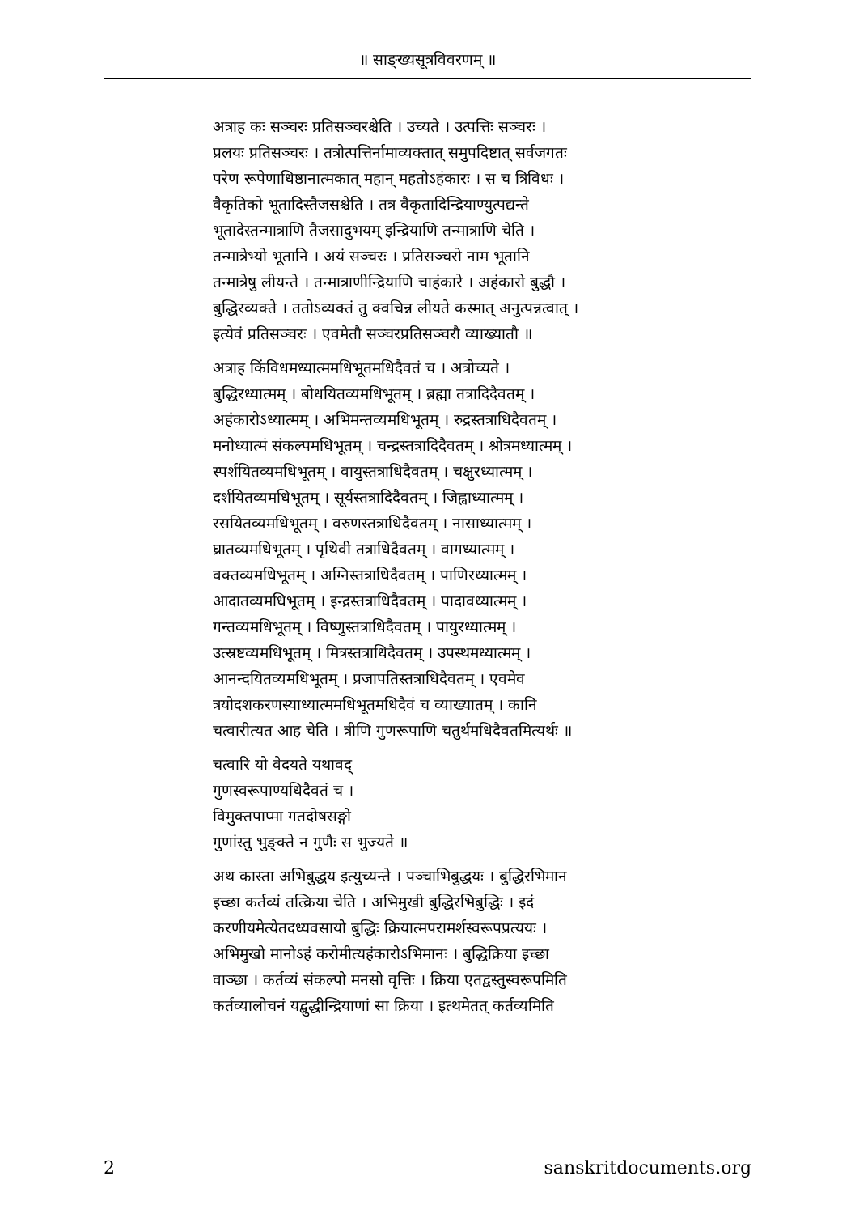॥ साङ्ख्यसूत्रविवरणम् ॥
अत्राह कः सञ्चरः प्रतिसञ्चरश्चेति । उच्यते । उत्पत्तिः सञ्चरः ।
प्रलयः प्रतिसञ्चरः । तत्रोत्पत्तिर्नामाव्यक्तात् समुपदिष्टात् सर्वजगतः
परेण रूपेणाधिष्ठानात्मकात् महान् महतोऽहंकारः । स च त्रिविधः ।
वैकृतिको भूतादिस्तैजसश्चेति । तत्र वैकृतादिन्द्रियाण्युत्पद्यन्ते
भूतादेस्तन्मात्राणि तैजसादुभयम् इन्द्रियाणि तन्मात्राणि चेति ।
तन्मात्रेभ्यो भूतानि । अयं सञ्चरः । प्रतिसञ्चरो नाम भूतानि
तन्मात्रेषु लीयन्ते । तन्मात्राणीन्द्रियाणि चाहंकारे । अहंकारो बुद्धौ ।
बुद्धिरव्यक्ते । ततोऽव्यक्तं तु क्वचिन्न लीयते कस्मात् अनुत्पन्नत्वात् ।
इत्येवं प्रतिसञ्चरः । एवमेतौ सञ्चरप्रतिसञ्चरौ व्याख्यातौ ॥
अत्राह किंविधमध्यात्ममधिभूतमधिदैवतं च । अत्रोच्यते ।
बुद्धिरध्यात्मम् । बोधयितव्यमधिभूतम् । ब्रह्मा तत्रादिदैवतम् ।
अहंकारोऽध्यात्मम् । अभिमन्तव्यमधिभूतम् । रुद्रस्तत्राधिदैवतम् ।
मनोध्यात्मं संकल्पमधिभूतम् । चन्द्रस्तत्रादिदैवतम् । श्रोत्रमध्यात्मम् ।
स्पर्शयितव्यमधिभूतम् । वायुस्तत्राधिदैवतम् । चक्षुरध्यात्मम् ।
दर्शयितव्यमधिभूतम् । सूर्यस्तत्रादिदैवतम् । जिह्वाध्यात्मम् ।
रसयितव्यमधिभूतम् । वरुणस्तत्राधिदैवतम् । नासाध्यात्मम् ।
घ्रातव्यमधिभूतम् । पृथिवी तत्राधिदैवतम् । वागध्यात्मम् ।
वक्तव्यमधिभूतम् । अग्निस्तत्राधिदैवतम् । पाणिरध्यात्मम् ।
आदातव्यमधिभूतम् । इन्द्रस्तत्राधिदैवतम् । पादावध्यात्मम् ।
गन्तव्यमधिभूतम् । विष्णुस्तत्राधिदैवतम् । पायुरध्यात्मम् ।
उत्स्रष्टव्यमधिभूतम् । मित्रस्तत्राधिदैवतम् । उपस्थमध्यात्मम् ।
आनन्दयितव्यमधिभूतम् । प्रजापतिस्तत्राधिदैवतम् । एवमेव
त्रयोदशकरणस्याध्यात्ममधिभूतमधिदैवं च व्याख्यातम् । कानि
चत्वारीत्यत आह चेति । त्रीणि गुणरूपाणि चतुर्थमधिदैवतमित्यर्थः ॥
चत्वारि यो वेदयते यथावद्
गुणस्वरूपाण्यधिदैवतं च ।
विमुक्तपाप्मा गतदोषसङ्गो
गुणांस्तु भुङ्क्ते न गुणैः स भुज्यते ॥
अथ कास्ता अभिबुद्धय इत्युच्यन्ते । पञ्चाभिबुद्धयः । बुद्धिरभिमान
इच्छा कर्तव्यं तत्क्रिया चेति । अभिमुखी बुद्धिरभिबुद्धिः । इदं
करणीयमेत्येतदध्यवसायो बुद्धिः क्रियात्मपरामर्शस्वरूपप्रत्ययः ।
अभिमुखो मानोऽहं करोमीत्यहंकारोऽभिमानः । बुद्धिक्रिया इच्छा
वाञ्छा । कर्तव्यं संकल्पो मनसो वृत्तिः । क्रिया एतद्वस्तुस्वरूपमिति
कर्तव्यालोचनं यद्बुद्धीन्द्रियाणां सा क्रिया । इत्थमेतत् कर्तव्यमिति
2 sanskritdocuments.org